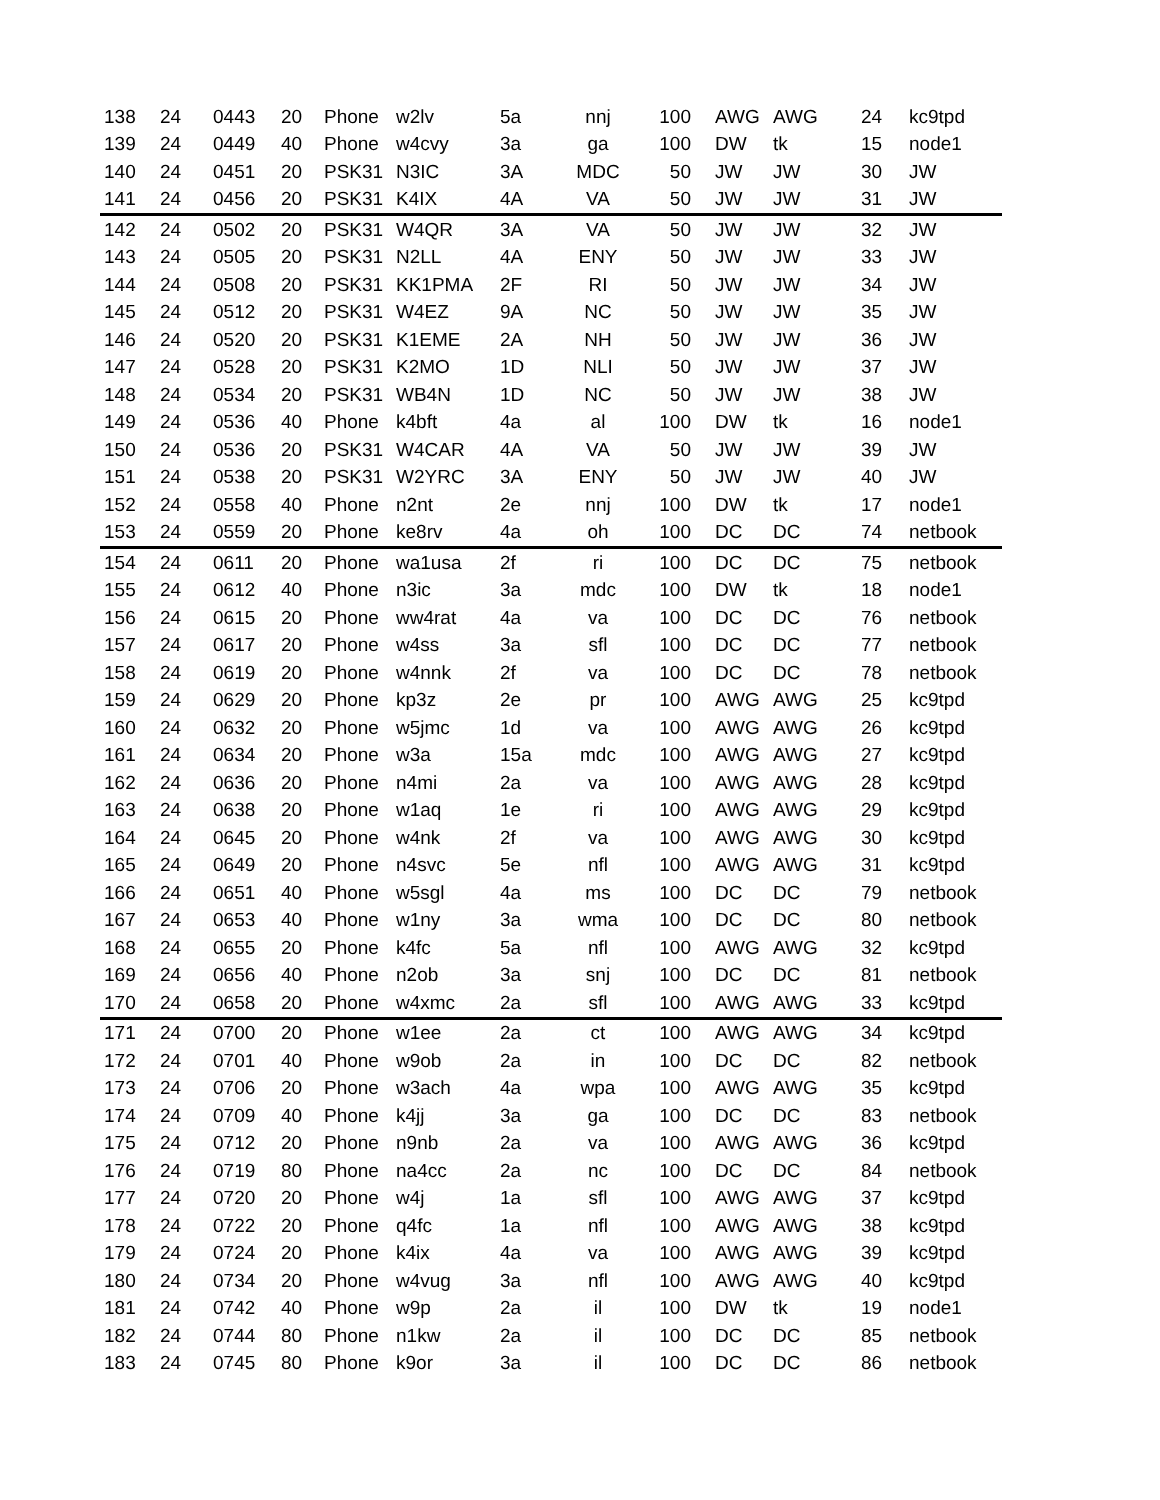| 138 | 24 | 0443 | 20 | Phone | w2lv | 5a | nnj | 100 | AWG | AWG | 24 | kc9tpd |
| 139 | 24 | 0449 | 40 | Phone | w4cvy | 3a | ga | 100 | DW | tk | 15 | node1 |
| 140 | 24 | 0451 | 20 | PSK31 | N3IC | 3A | MDC | 50 | JW | JW | 30 | JW |
| 141 | 24 | 0456 | 20 | PSK31 | K4IX | 4A | VA | 50 | JW | JW | 31 | JW |
| 142 | 24 | 0502 | 20 | PSK31 | W4QR | 3A | VA | 50 | JW | JW | 32 | JW |
| 143 | 24 | 0505 | 20 | PSK31 | N2LL | 4A | ENY | 50 | JW | JW | 33 | JW |
| 144 | 24 | 0508 | 20 | PSK31 | KK1PMA | 2F | RI | 50 | JW | JW | 34 | JW |
| 145 | 24 | 0512 | 20 | PSK31 | W4EZ | 9A | NC | 50 | JW | JW | 35 | JW |
| 146 | 24 | 0520 | 20 | PSK31 | K1EME | 2A | NH | 50 | JW | JW | 36 | JW |
| 147 | 24 | 0528 | 20 | PSK31 | K2MO | 1D | NLI | 50 | JW | JW | 37 | JW |
| 148 | 24 | 0534 | 20 | PSK31 | WB4N | 1D | NC | 50 | JW | JW | 38 | JW |
| 149 | 24 | 0536 | 40 | Phone | k4bft | 4a | al | 100 | DW | tk | 16 | node1 |
| 150 | 24 | 0536 | 20 | PSK31 | W4CAR | 4A | VA | 50 | JW | JW | 39 | JW |
| 151 | 24 | 0538 | 20 | PSK31 | W2YRC | 3A | ENY | 50 | JW | JW | 40 | JW |
| 152 | 24 | 0558 | 40 | Phone | n2nt | 2e | nnj | 100 | DW | tk | 17 | node1 |
| 153 | 24 | 0559 | 20 | Phone | ke8rv | 4a | oh | 100 | DC | DC | 74 | netbook |
| 154 | 24 | 0611 | 20 | Phone | wa1usa | 2f | ri | 100 | DC | DC | 75 | netbook |
| 155 | 24 | 0612 | 40 | Phone | n3ic | 3a | mdc | 100 | DW | tk | 18 | node1 |
| 156 | 24 | 0615 | 20 | Phone | ww4rat | 4a | va | 100 | DC | DC | 76 | netbook |
| 157 | 24 | 0617 | 20 | Phone | w4ss | 3a | sfl | 100 | DC | DC | 77 | netbook |
| 158 | 24 | 0619 | 20 | Phone | w4nnk | 2f | va | 100 | DC | DC | 78 | netbook |
| 159 | 24 | 0629 | 20 | Phone | kp3z | 2e | pr | 100 | AWG | AWG | 25 | kc9tpd |
| 160 | 24 | 0632 | 20 | Phone | w5jmc | 1d | va | 100 | AWG | AWG | 26 | kc9tpd |
| 161 | 24 | 0634 | 20 | Phone | w3a | 15a | mdc | 100 | AWG | AWG | 27 | kc9tpd |
| 162 | 24 | 0636 | 20 | Phone | n4mi | 2a | va | 100 | AWG | AWG | 28 | kc9tpd |
| 163 | 24 | 0638 | 20 | Phone | w1aq | 1e | ri | 100 | AWG | AWG | 29 | kc9tpd |
| 164 | 24 | 0645 | 20 | Phone | w4nk | 2f | va | 100 | AWG | AWG | 30 | kc9tpd |
| 165 | 24 | 0649 | 20 | Phone | n4svc | 5e | nfl | 100 | AWG | AWG | 31 | kc9tpd |
| 166 | 24 | 0651 | 40 | Phone | w5sgl | 4a | ms | 100 | DC | DC | 79 | netbook |
| 167 | 24 | 0653 | 40 | Phone | w1ny | 3a | wma | 100 | DC | DC | 80 | netbook |
| 168 | 24 | 0655 | 20 | Phone | k4fc | 5a | nfl | 100 | AWG | AWG | 32 | kc9tpd |
| 169 | 24 | 0656 | 40 | Phone | n2ob | 3a | snj | 100 | DC | DC | 81 | netbook |
| 170 | 24 | 0658 | 20 | Phone | w4xmc | 2a | sfl | 100 | AWG | AWG | 33 | kc9tpd |
| 171 | 24 | 0700 | 20 | Phone | w1ee | 2a | ct | 100 | AWG | AWG | 34 | kc9tpd |
| 172 | 24 | 0701 | 40 | Phone | w9ob | 2a | in | 100 | DC | DC | 82 | netbook |
| 173 | 24 | 0706 | 20 | Phone | w3ach | 4a | wpa | 100 | AWG | AWG | 35 | kc9tpd |
| 174 | 24 | 0709 | 40 | Phone | k4jj | 3a | ga | 100 | DC | DC | 83 | netbook |
| 175 | 24 | 0712 | 20 | Phone | n9nb | 2a | va | 100 | AWG | AWG | 36 | kc9tpd |
| 176 | 24 | 0719 | 80 | Phone | na4cc | 2a | nc | 100 | DC | DC | 84 | netbook |
| 177 | 24 | 0720 | 20 | Phone | w4j | 1a | sfl | 100 | AWG | AWG | 37 | kc9tpd |
| 178 | 24 | 0722 | 20 | Phone | q4fc | 1a | nfl | 100 | AWG | AWG | 38 | kc9tpd |
| 179 | 24 | 0724 | 20 | Phone | k4ix | 4a | va | 100 | AWG | AWG | 39 | kc9tpd |
| 180 | 24 | 0734 | 20 | Phone | w4vug | 3a | nfl | 100 | AWG | AWG | 40 | kc9tpd |
| 181 | 24 | 0742 | 40 | Phone | w9p | 2a | il | 100 | DW | tk | 19 | node1 |
| 182 | 24 | 0744 | 80 | Phone | n1kw | 2a | il | 100 | DC | DC | 85 | netbook |
| 183 | 24 | 0745 | 80 | Phone | k9or | 3a | il | 100 | DC | DC | 86 | netbook |